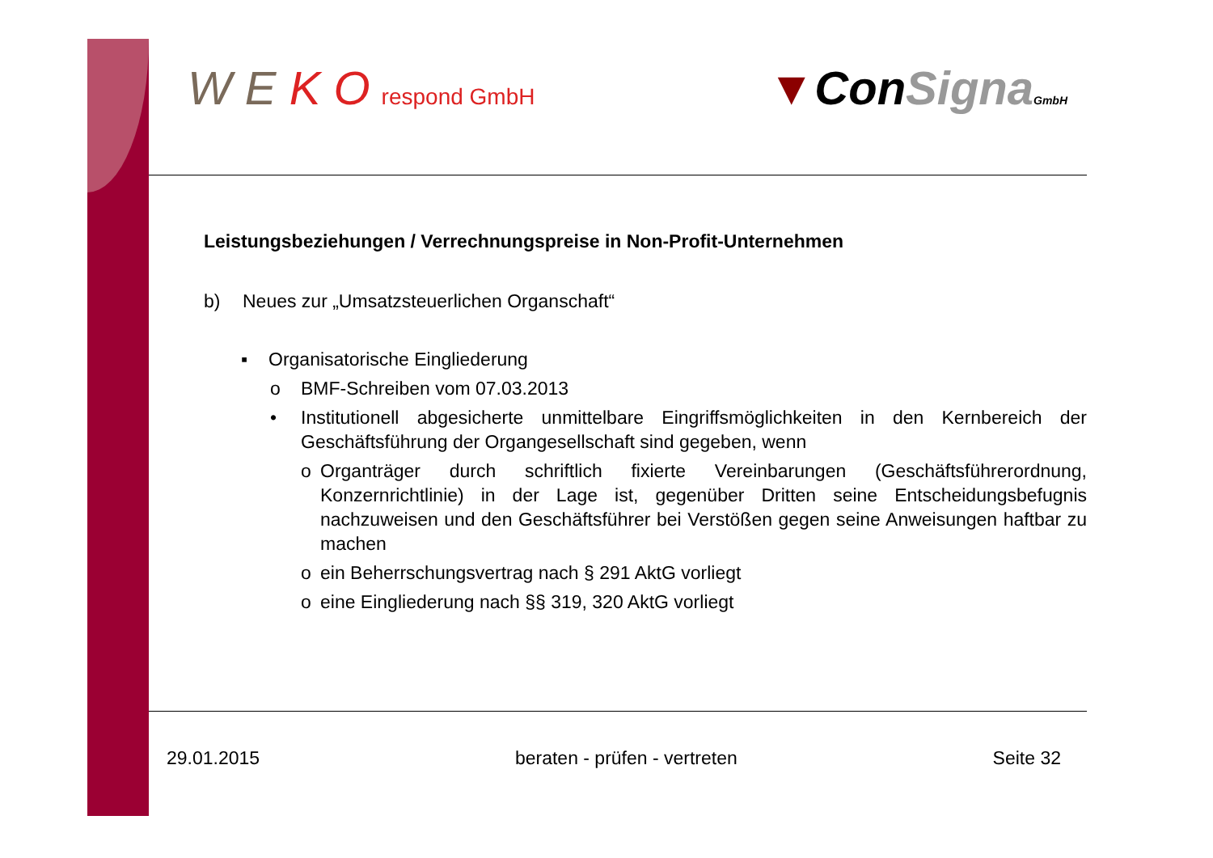W E K O respond GmbH
▼ConSigna GmbH
Leistungsbeziehungen / Verrechnungspreise in Non-Profit-Unternehmen
b) Neues zur „Umsatzsteuerlichen Organschaft“
▪ Organisatorische Eingliederung
o BMF-Schreiben vom 07.03.2013
• Institutionell abgesicherte unmittelbare Eingriffsmöglichkeiten in den Kernbereich der Geschäftsführung der Organgesellschaft sind gegeben, wenn
o Organträger durch schriftlich fixierte Vereinbarungen (Geschäftsführerordnung, Konzernrichtlinie) in der Lage ist, gegenüber Dritten seine Entscheidungsbefugnis nachzuweisen und den Geschäftsführer bei Verstößen gegen seine Anweisungen haftbar zu machen
o ein Beherrschungsvertrag nach § 291 AktG vorliegt
o eine Eingliederung nach §§ 319, 320 AktG vorliegt
29.01.2015 beraten - prüfen - vertreten Seite 32